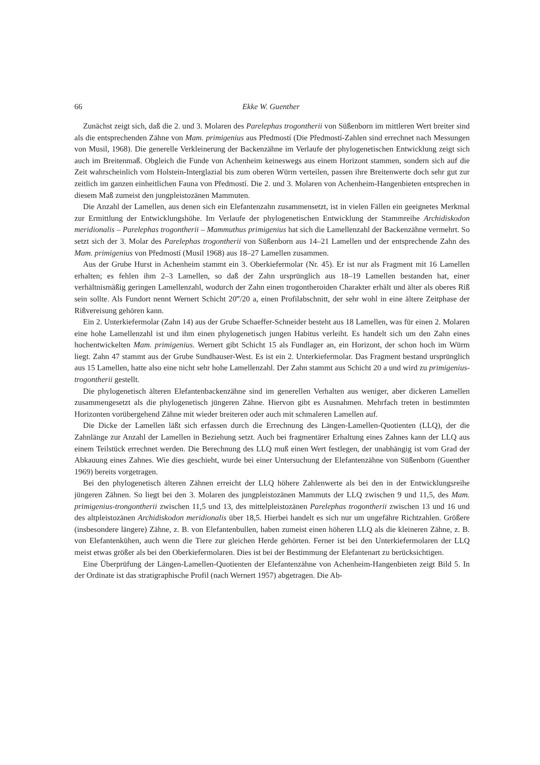66 Ekke W. Guenther
Zunächst zeigt sich, daß die 2. und 3. Molaren des Parelephas trogontherii von Süßenborn im mittleren Wert breiter sind als die entsprechenden Zähne von Mam. primigenius aus Předmostí (Die Předmostí-Zahlen sind errechnet nach Messungen von Musil, 1968). Die generelle Verkleinerung der Backenzähne im Verlaufe der phylogenetischen Entwicklung zeigt sich auch im Breitenmaß. Obgleich die Funde von Achenheim keineswegs aus einem Horizont stammen, sondern sich auf die Zeit wahrscheinlich vom Holstein-Interglazial bis zum oberen Würm verteilen, passen ihre Breitenwerte doch sehr gut zur zeitlich im ganzen einheitlichen Fauna von Předmostí. Die 2. und 3. Molaren von Achenheim-Hangenbieten entsprechen in diesem Maß zumeist den jungpleistozänen Mammuten.
Die Anzahl der Lamellen, aus denen sich ein Elefantenzahn zusammensetzt, ist in vielen Fällen ein geeignetes Merkmal zur Ermittlung der Entwicklungshöhe. Im Verlaufe der phylogenetischen Entwicklung der Stammreihe Archidiskodon meridionalis – Parelephas trogontherii – Mammuthus primigenius hat sich die Lamellenzahl der Backenzähne vermehrt. So setzt sich der 3. Molar des Parelephas trogontherii von Süßenborn aus 14–21 Lamellen und der entsprechende Zahn des Mam. primigenius von Předmostí (Musil 1968) aus 18–27 Lamellen zusammen.
Aus der Grube Hurst in Achenheim stammt ein 3. Oberkiefermolar (Nr. 45). Er ist nur als Fragment mit 16 Lamellen erhalten; es fehlen ihm 2–3 Lamellen, so daß der Zahn ursprünglich aus 18–19 Lamellen bestanden hat, einer verhältnismäßig geringen Lamellenzahl, wodurch der Zahn einen trogontheroiden Charakter erhält und älter als oberes Riß sein sollte. Als Fundort nennt Wernert Schicht 20‴/20 a, einen Profilabschnitt, der sehr wohl in eine ältere Zeitphase der Rißvereisung gehören kann.
Ein 2. Unterkiefermolar (Zahn 14) aus der Grube Schaeffer-Schneider besteht aus 18 Lamellen, was für einen 2. Molaren eine hohe Lamellenzahl ist und ihm einen phylogenetisch jungen Habitus verleiht. Es handelt sich um den Zahn eines hochentwickelten Mam. primigenius. Wernert gibt Schicht 15 als Fundlager an, ein Horizont, der schon hoch im Würm liegt. Zahn 47 stammt aus der Grube Sundhauser-West. Es ist ein 2. Unterkiefermolar. Das Fragment bestand ursprünglich aus 15 Lamellen, hatte also eine nicht sehr hohe Lamellenzahl. Der Zahn stammt aus Schicht 20 a und wird zu primigenius-trogontherii gestellt.
Die phylogenetisch älteren Elefantenbackenzähne sind im generellen Verhalten aus weniger, aber dickeren Lamellen zusammengesetzt als die phylogenetisch jüngeren Zähne. Hiervon gibt es Ausnahmen. Mehrfach treten in bestimmten Horizonten vorübergehend Zähne mit wieder breiteren oder auch mit schmaleren Lamellen auf.
Die Dicke der Lamellen läßt sich erfassen durch die Errechnung des Längen-Lamellen-Quotienten (LLQ), der die Zahnlänge zur Anzahl der Lamellen in Beziehung setzt. Auch bei fragmentärer Erhaltung eines Zahnes kann der LLQ aus einem Teilstück errechnet werden. Die Berechnung des LLQ muß einen Wert festlegen, der unabhängig ist vom Grad der Abkauung eines Zahnes. Wie dies geschieht, wurde bei einer Untersuchung der Elefantenzähne von Süßenborn (Guenther 1969) bereits vorgetragen.
Bei den phylogenetisch älteren Zähnen erreicht der LLQ höhere Zahlenwerte als bei den in der Entwicklungsreihe jüngeren Zähnen. So liegt bei den 3. Molaren des jungpleistozänen Mammuts der LLQ zwischen 9 und 11,5, des Mam. primigenius-trongontherii zwischen 11,5 und 13, des mittelpleistozänen Parelephas trogontherii zwischen 13 und 16 und des altpleistozänen Archidiskodon meridionalis über 18,5. Hierbei handelt es sich nur um ungefähre Richtzahlen. Größere (insbesondere längere) Zähne, z. B. von Elefantenbullen, haben zumeist einen höheren LLQ als die kleineren Zähne, z. B. von Elefantenkühen, auch wenn die Tiere zur gleichen Herde gehörten. Ferner ist bei den Unterkiefermolaren der LLQ meist etwas größer als bei den Oberkiefermolaren. Dies ist bei der Bestimmung der Elefantenart zu berücksichtigen.
Eine Überprüfung der Längen-Lamellen-Quotienten der Elefantenzähne von Achenheim-Hangenbieten zeigt Bild 5. In der Ordinate ist das stratigraphische Profil (nach Wernert 1957) abgetragen. Die Ab-